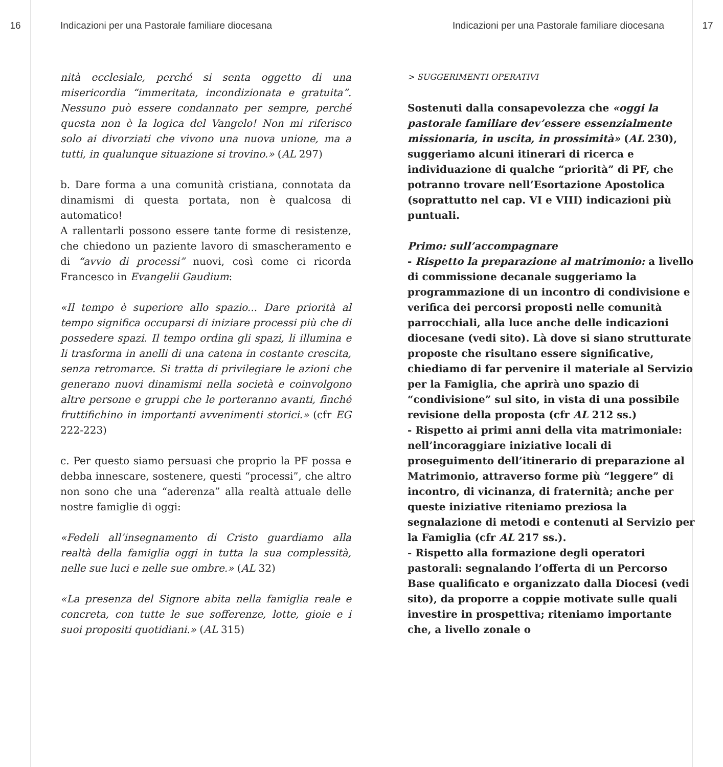16
Indicazioni per una Pastorale familiare diocesana
nità ecclesiale, perché si senta oggetto di una misericordia “immeritata, incondizionata e gratuita”. Nessuno può essere condannato per sempre, perché questa non è la logica del Vangelo! Non mi riferisco solo ai divorziati che vivono una nuova unione, ma a tutti, in qualunque situazione si trovino.» (AL 297)
b. Dare forma a una comunità cristiana, connotata da dinamismi di questa portata, non è qualcosa di automatico!
A rallentarli possono essere tante forme di resistenze, che chiedono un paziente lavoro di smascheramento e di “avvio di processi” nuovi, così come ci ricorda Francesco in Evangelii Gaudium:
«Il tempo è superiore allo spazio... Dare priorità al tempo significa occuparsi di iniziare processi più che di possedere spazi. Il tempo ordina gli spazi, li illumina e li trasforma in anelli di una catena in costante crescita, senza retromarce. Si tratta di privilegiare le azioni che generano nuovi dinamismi nella società e coinvolgono altre persone e gruppi che le porteranno avanti, finché fruttifichino in importanti avvenimenti storici.» (cfr EG 222-223)
c. Per questo siamo persuasi che proprio la PF possa e debba innescare, sostenere, questi “processi”, che altro non sono che una “aderenza” alla realtà attuale delle nostre famiglie di oggi:
«Fedeli all’insegnamento di Cristo guardiamo alla realtà della famiglia oggi in tutta la sua complessità, nelle sue luci e nelle sue ombre.» (AL 32)
«La presenza del Signore abita nella famiglia reale e concreta, con tutte le sue sofferenze, lotte, gioie e i suoi propositi quotidiani.» (AL 315)
Indicazioni per una Pastorale familiare diocesana
17
> SUGGERIMENTI OPERATIVI
Sostenuti dalla consapevolezza che «oggi la pastorale familiare dev’essere essenzialmente missionaria, in uscita, in prossimità» (AL 230), suggeriamo alcuni itinerari di ricerca e individuazione di qualche “priorità” di PF, che potranno trovare nell’Esortazione Apostolica (soprattutto nel cap. VI e VIII) indicazioni più puntuali.
Primo: sull’accompagnare
- Rispetto la preparazione al matrimonio: a livello di commissione decanale suggeriamo la programmazione di un incontro di condivisione e verifica dei percorsi proposti nelle comunità parrocchiali, alla luce anche delle indicazioni diocesane (vedi sito). Là dove si siano strutturate proposte che risultano essere significative, chiediamo di far pervenire il materiale al Servizio per la Famiglia, che aprirà uno spazio di “condivisione” sul sito, in vista di una possibile revisione della proposta (cfr AL 212 ss.)
- Rispetto ai primi anni della vita matrimoniale: nell’incoraggiare iniziative locali di proseguimento dell’itinerario di preparazione al Matrimonio, attraverso forme più “leggere” di incontro, di vicinanza, di fraternità; anche per queste iniziative riteniamo preziosa la segnalazione di metodi e contenuti al Servizio per la Famiglia (cfr AL 217 ss.).
- Rispetto alla formazione degli operatori pastorali: segnalando l’offerta di un Percorso Base qualificato e organizzato dalla Diocesi (vedi sito), da proporre a coppie motivate sulle quali investire in prospettiva; riteniamo importante che, a livello zonale o